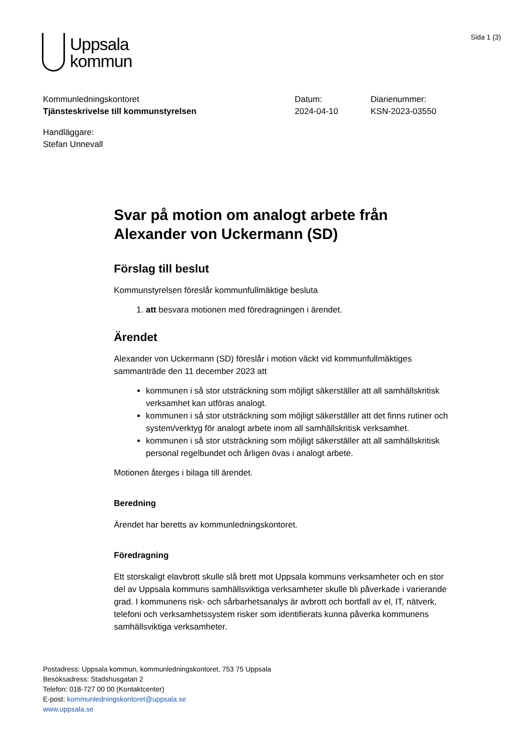Uppsala
kommun
Sida 1 (3)
Kommunledningskontoret
Tjänsteskrivelse till kommunstyrelsen
Datum:
2024-04-10
Diarienummer:
KSN-2023-03550
Handläggare:
Stefan Unnevall
Svar på motion om analogt arbete från Alexander von Uckermann (SD)
Förslag till beslut
Kommunstyrelsen föreslår kommunfullmäktige besluta
1. att besvara motionen med föredragningen i ärendet.
Ärendet
Alexander von Uckermann (SD) föreslår i motion väckt vid kommunfullmäktiges sammanträde den 11 december 2023 att
kommunen i så stor utsträckning som möjligt säkerställer att all samhällskritisk verksamhet kan utföras analogt.
kommunen i så stor utsträckning som möjligt säkerställer att det finns rutiner och system/verktyg för analogt arbete inom all samhällskritisk verksamhet.
kommunen i så stor utsträckning som möjligt säkerställer att all samhällskritisk personal regelbundet och årligen övas i analogt arbete.
Motionen återges i bilaga till ärendet.
Beredning
Ärendet har beretts av kommunledningskontoret.
Föredragning
Ett storskaligt elavbrott skulle slå brett mot Uppsala kommuns verksamheter och en stor del av Uppsala kommuns samhällsviktiga verksamheter skulle bli påverkade i varierande grad. I kommunens risk- och sårbarhetsanalys är avbrott och bortfall av el, IT, nätverk, telefoni och verksamhetssystem risker som identifierats kunna påverka kommunens samhällsviktiga verksamheter.
Postadress: Uppsala kommun, kommunledningskontoret, 753 75 Uppsala
Besöksadress: Stadshusgatan 2
Telefon: 018-727 00 00 (Kontaktcenter)
E-post: kommunledningskontoret@uppsala.se
www.uppsala.se